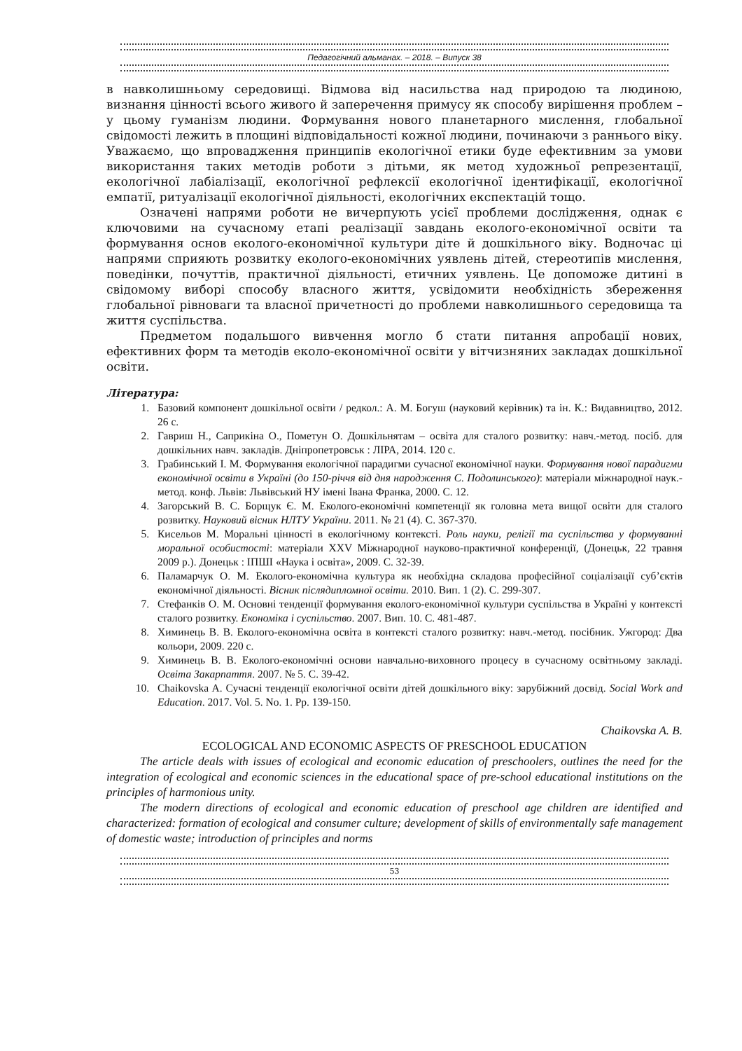Педагогічний альманах. – 2018. – Випуск 38
в навколишньому середовищі. Відмова від насильства над природою та людиною, визнання цінності всього живого й заперечення примусу як способу вирішення проблем – у цьому гуманізм людини. Формування нового планетарного мислення, глобальної свідомості лежить в площині відповідальності кожної людини, починаючи з раннього віку. Уважаємо, що впровадження принципів екологічної етики буде ефективним за умови використання таких методів роботи з дітьми, як метод художньої репрезентації, екологічної лабіалізації, екологічної рефлексії екологічної ідентифікації, екологічної емпатії, ритуалізації екологічної діяльності, екологічних експектацій тощо.
Означені напрями роботи не вичерпують усієї проблеми дослідження, однак є ключовими на сучасному етапі реалізації завдань еколого-економічної освіти та формування основ еколого-економічної культури діте й дошкільного віку. Водночас ці напрями сприяють розвитку еколого-економічних уявлень дітей, стереотипів мислення, поведінки, почуттів, практичної діяльності, етичних уявлень. Це допоможе дитині в свідомому виборі способу власного життя, усвідомити необхідність збереження глобальної рівноваги та власної причетності до проблеми навколишнього середовища та життя суспільства.
Предметом подальшого вивчення могло б стати питання апробації нових, ефективних форм та методів еколо-економічної освіти у вітчизняних закладах дошкільної освіти.
Література:
1. Базовий компонент дошкільної освіти / редкол.: А. М. Богуш (науковий керівник) та ін. К.: Видавництво, 2012. 26 с.
2. Гавриш Н., Саприкіна О., Пометун О. Дошкільнятам – освіта для сталого розвитку: навч.-метод. посіб. для дошкільних навч. закладів. Дніпропетровськ : ЛІРА, 2014. 120 с.
3. Грабинський І. М. Формування екологічної парадигми сучасної економічної науки. Формування нової парадигми економічної освіти в Україні (до 150-річчя від дня народження С. Подолинського): матеріали міжнародної наук.-метод. конф. Львів: Львівський НУ імені Івана Франка, 2000. С. 12.
4. Загорський В. С. Борщук Є. М. Еколого-економічні компетенції як головна мета вищої освіти для сталого розвитку. Науковий вісник НЛТУ України. 2011. № 21 (4). С. 367-370.
5. Кисельов М. Моральні цінності в екологічному контексті. Роль науки, релігії та суспільства у формуванні моральної особистості: матеріали XXV Міжнародної науково-практичної конференції, (Донецьк, 22 травня 2009 р.). Донецьк : ІПШІ «Наука і освіта», 2009. С. 32-39.
6. Паламарчук О. М. Еколого-економічна культура як необхідна складова професійної соціалізації суб’єктів економічної діяльності. Вісник післядипломної освіти. 2010. Вип. 1 (2). С. 299-307.
7. Стефанків О. М. Основні тенденції формування еколого-економічної культури суспільства в Україні у контексті сталого розвитку. Економіка і суспільство. 2007. Вип. 10. С. 481-487.
8. Химинець В. В. Еколого-економічна освіта в контексті сталого розвитку: навч.-метод. посібник. Ужгород: Два кольори, 2009. 220 с.
9. Химинець В. В. Еколого-економічні основи навчально-виховного процесу в сучасному освітньому закладі. Освіта Закарпаття. 2007. № 5. С. 39-42.
10. Chaikovska A. Сучасні тенденції екологічної освіти дітей дошкільного віку: зарубіжний досвід. Social Work and Education. 2017. Vol. 5. No. 1. Pp. 139-150.
Chaikovska A. B.
ECOLOGICAL AND ECONOMIC ASPECTS OF PRESCHOOL EDUCATION
The article deals with issues of ecological and economic education of preschoolers, outlines the need for the integration of ecological and economic sciences in the educational space of pre-school educational institutions on the principles of harmonious unity.
The modern directions of ecological and economic education of preschool age children are identified and characterized: formation of ecological and consumer culture; development of skills of environmentally safe management of domestic waste; introduction of principles and norms
53